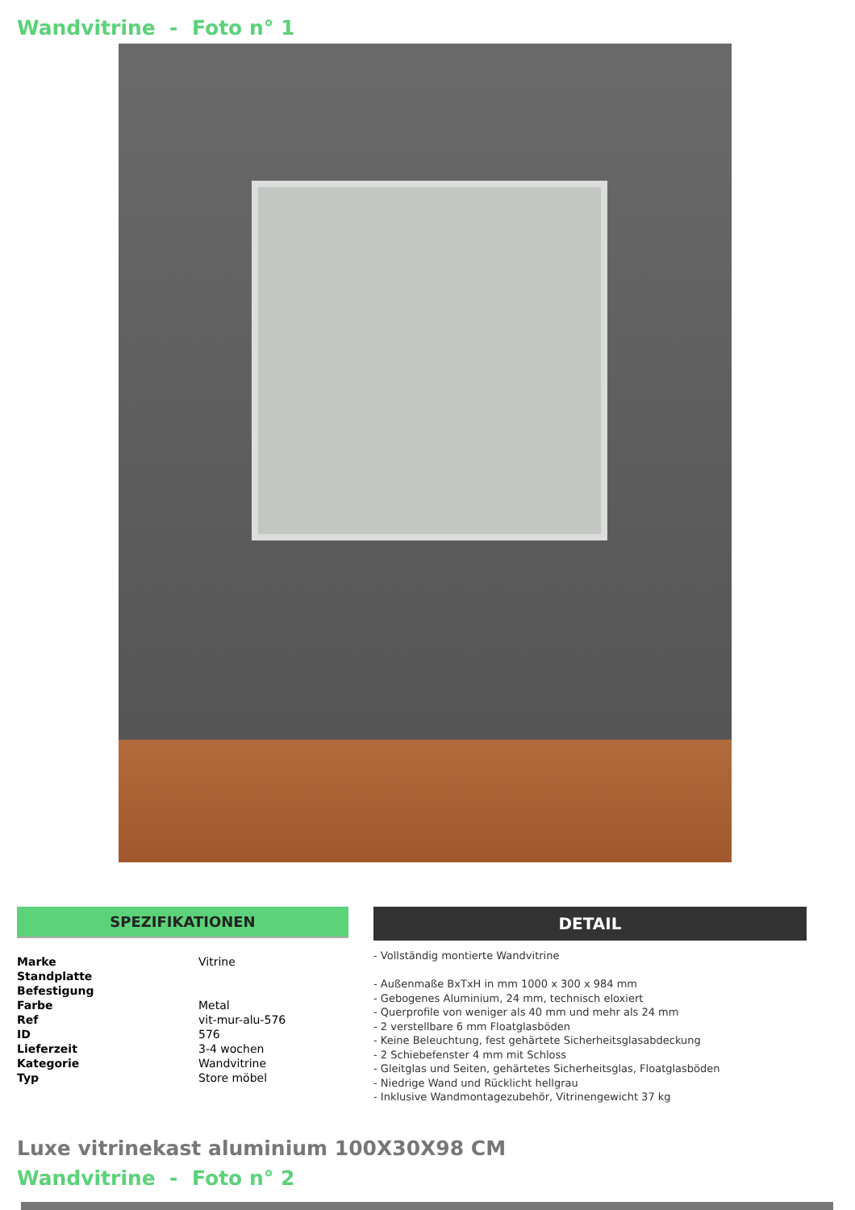Wandvitrine - Foto n° 1
SPEZIFIKATIONEN
| Marke | Vitrine |
| Standplatte | |
| Befestigung | |
| Farbe | Metal |
| Ref | vit-mur-alu-576 |
| ID | 576 |
| Lieferzeit | 3-4 wochen |
| Kategorie | Wandvitrine |
| Typ | Store möbel |
DETAIL
- Vollständig montierte Wandvitrine
- Außenmaße BxTxH in mm 1000 x 300 x 984 mm
- Gebogenes Aluminium, 24 mm, technisch eloxiert
- Querprofile von weniger als 40 mm und mehr als 24 mm
- 2 verstellbare 6 mm Floatglasböden
- Keine Beleuchtung, fest gehärtete Sicherheitsglasabdeckung
- 2 Schiebefenster 4 mm mit Schloss
- Gleitglas und Seiten, gehärtetes Sicherheitsglas, Floatglasböden
- Niedrige Wand und Rücklicht hellgrau
- Inklusive Wandmontagezubehör, Vitrinengewicht 37 kg
Luxe vitrinekast aluminium 100X30X98 CM
Wandvitrine - Foto n° 2